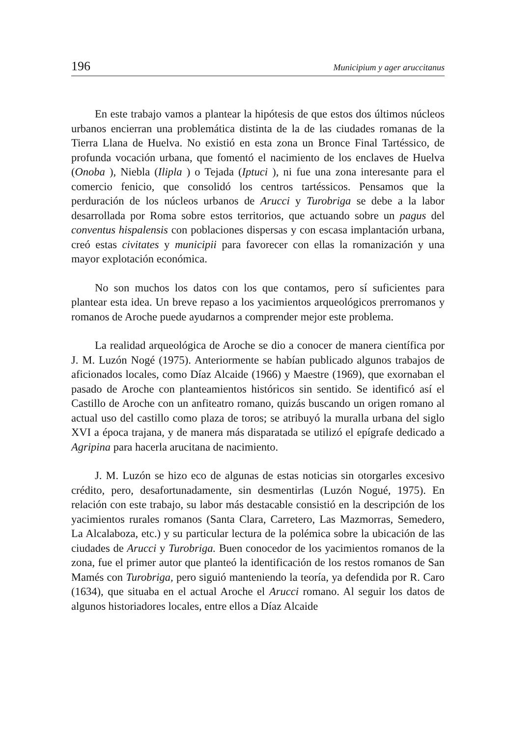196 Municipium y ager aruccitanus
En este trabajo vamos a plantear la hipótesis de que estos dos últimos núcleos urbanos encierran una problemática distinta de la de las ciudades romanas de la Tierra Llana de Huelva. No existió en esta zona un Bronce Final Tartéssico, de profunda vocación urbana, que fomentó el nacimiento de los enclaves de Huelva (Onoba ), Niebla (Ilipla ) o Tejada (Iptuci ), ni fue una zona interesante para el comercio fenicio, que consolidó los centros tartéssicos. Pensamos que la perduración de los núcleos urbanos de Arucci y Turobriga se debe a la labor desarrollada por Roma sobre estos territorios, que actuando sobre un pagus del conventus hispalensis con poblaciones dispersas y con escasa implantación urbana, creó estas civitates y municipii para favorecer con ellas la romanización y una mayor explotación económica.
No son muchos los datos con los que contamos, pero sí suficientes para plantear esta idea. Un breve repaso a los yacimientos arqueológicos prerromanos y romanos de Aroche puede ayudarnos a comprender mejor este problema.
La realidad arqueológica de Aroche se dio a conocer de manera científica por J. M. Luzón Nogé (1975). Anteriormente se habían publicado algunos trabajos de aficionados locales, como Díaz Alcaide (1966) y Maestre (1969), que exornaban el pasado de Aroche con planteamientos históricos sin sentido. Se identificó así el Castillo de Aroche con un anfiteatro romano, quizás buscando un origen romano al actual uso del castillo como plaza de toros; se atribuyó la muralla urbana del siglo XVI a época trajana, y de manera más disparatada se utilizó el epígrafe dedicado a Agripina para hacerla arucitana de nacimiento.
J. M. Luzón se hizo eco de algunas de estas noticias sin otorgarles excesivo crédito, pero, desafortunadamente, sin desmentirlas (Luzón Nogué, 1975). En relación con este trabajo, su labor más destacable consistió en la descripción de los yacimientos rurales romanos (Santa Clara, Carretero, Las Mazmorras, Semedero, La Alcalaboza, etc.) y su particular lectura de la polémica sobre la ubicación de las ciudades de Arucci y Turobriga. Buen conocedor de los yacimientos romanos de la zona, fue el primer autor que planteó la identificación de los restos romanos de San Mamés con Turobriga, pero siguió manteniendo la teoría, ya defendida por R. Caro (1634), que situaba en el actual Aroche el Arucci romano. Al seguir los datos de algunos historiadores locales, entre ellos a Díaz Alcaide